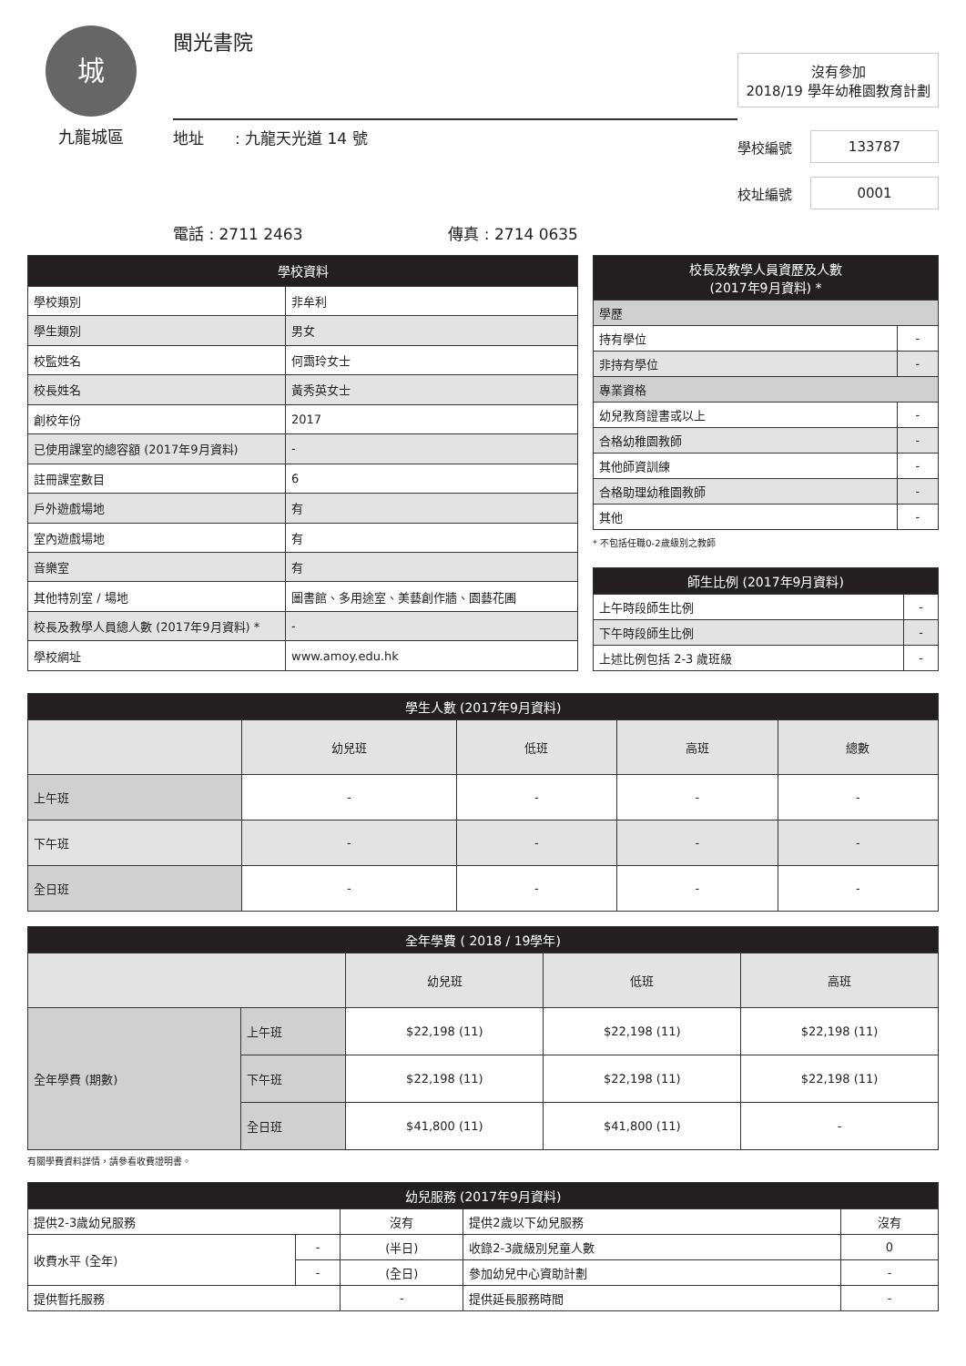城
九龍城區
閩光書院
地址　　: 九龍天光道 14 號
電話 : 2711 2463 傳真 : 2714 0635
沒有參加
2018/19 學年幼稚園教育計劃
學校編號 133787
校址編號 0001
| 學校資料 | |
| --- | --- |
| 學校類別 | 非牟利 |
| 學生類別 | 男女 |
| 校監姓名 | 何靄玲女士 |
| 校長姓名 | 黃秀英女士 |
| 創校年份 | 2017 |
| 已使用課室的總容額 (2017年9月資料) | - |
| 註冊課室數目 | 6 |
| 戶外遊戲場地 | 有 |
| 室內遊戲場地 | 有 |
| 音樂室 | 有 |
| 其他特別室 / 場地 | 圖書館、多用途室、美藝創作牆、園藝花圃 |
| 校長及教學人員總人數 (2017年9月資料) * | - |
| 學校網址 | www.amoy.edu.hk |
| 校長及教學人員資歷及人數 (2017年9月資料) * | |
| --- | --- |
| 學歷 | |
| 持有學位 | - |
| 非持有學位 | - |
| 專業資格 | |
| 幼兒教育證書或以上 | - |
| 合格幼稚園教師 | - |
| 其他師資訓練 | - |
| 合格助理幼稚園教師 | - |
| 其他 | - |
* 不包括任職0-2歲級別之教師
| 師生比例 (2017年9月資料) | |
| --- | --- |
| 上午時段師生比例 | - |
| 下午時段師生比例 | - |
| 上述比例包括 2-3 歲班級 | - |
| 學生人數 (2017年9月資料) | | | | |
| --- | --- | --- | --- | --- |
| | 幼兒班 | 低班 | 高班 | 總數 |
| 上午班 | - | - | - | - |
| 下午班 | - | - | - | - |
| 全日班 | - | - | - | - |
| 全年學費 ( 2018 / 19學年) | | | | |
| --- | --- | --- | --- | --- |
| | | 幼兒班 | 低班 | 高班 |
| 全年學費 (期數) | 上午班 | $22,198 (11) | $22,198 (11) | $22,198 (11) |
| | 下午班 | $22,198 (11) | $22,198 (11) | $22,198 (11) |
| | 全日班 | $41,800 (11) | $41,800 (11) | - |
有關學費資料詳情，請參看收費證明書。
| 幼兒服務 (2017年9月資料) | | | | |
| --- | --- | --- | --- | --- |
| 提供2-3歲幼兒服務 | | 沒有 | 提供2歲以下幼兒服務 | 沒有 |
| 收費水平 (全年) | - | (半日) | 收錄2-3歲級別兒童人數 | 0 |
| | - | (全日) | 參加幼兒中心資助計劃 | - |
| 提供暫托服務 | | - | 提供延長服務時間 | - |